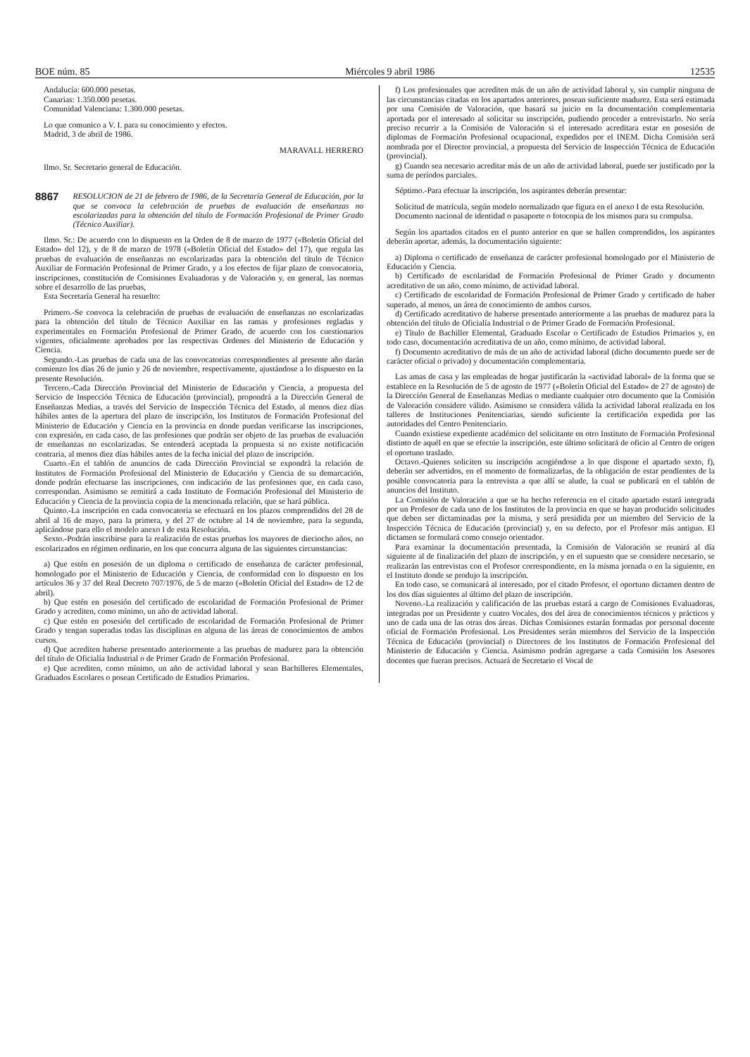BOE núm. 85 Miércoles 9 abril 1986 12535
Andalucía: 600.000 pesetas.
Canarias: 1.350.000 pesetas.
Comunidad Valenciana: 1.300.000 pesetas.
Lo que comunico a V. I. para su conocimiento y efectos.
Madrid, 3 de abril de 1986.
MARAVALL HERRERO
Ilmo. Sr. Secretario general de Educación.
8867 RESOLUCION de 21 de febrero de 1986, de la Secretaría General de Educación, por la que se convoca la celebración de pruebas de evaluación de enseñanzas no escolarizadas para la obtención del título de Formación Profesional de Primer Grado (Técnico Auxiliar).
Ilmo. Sr.: De acuerdo con lo dispuesto en la Orden de 8 de marzo de 1977 («Boletín Oficial del Estado» del 12), y de 8 de marzo de 1978 («Boletín Oficial del Estado» del 17), que regula las pruebas de evaluación de enseñanzas no escolarizadas para la obtención del título de Técnico Auxiliar de Formación Profesional de Primer Grado, y a los efectos de fijar plazo de convocatoria, inscripciones, constitución de Comisiones Evaluadoras y de Valoración y, en general, las normas sobre el desarrollo de las pruebas,
Esta Secretaría General ha resuelto:
Primero.-Se convoca la celebración de pruebas de evaluación de enseñanzas no escolarizadas para la obtención del título de Técnico Auxiliar en las ramas y profesiones regladas y experimentales en Formación Profesional de Primer Grado, de acuerdo con los cuestionarios vigentes, oficialmente aprobados por las respectivas Ordenes del Ministerio de Educación y Ciencia.
Segundo.-Las pruebas de cada una de las convocatorias correspondientes al presente año darán comienzo los días 26 de junio y 26 de noviembre, respectivamente, ajustándose a lo dispuesto en la presente Resolución.
Tercero.-Cada Dirección Provincial del Ministerio de Educación y Ciencia, a propuesta del Servicio de Inspección Técnica de Educación (provincial), propondrá a la Dirección General de Enseñanzas Medias, a través del Servicio de Inspección Técnica del Estado, al menos diez días hábiles antes de la apertura del plazo de inscripción, los Institutos de Formación Profesional del Ministerio de Educación y Ciencia en la provincia en donde puedan verificarse las inscripciones, con expresión, en cada caso, de las profesiones que podrán ser objeto de las pruebas de evaluación de enseñanzas no escolarizadas. Se entenderá aceptada la propuesta si no existe notificación contraria, al menos diez días hábiles antes de la fecha inicial del plazo de inscripción.
Cuarto.-En el tablón de anuncios de cada Dirección Provincial se expondrá la relación de Institutos de Formación Profesional del Ministerio de Educación y Ciencia de su demarcación, donde podrán efectuarse las inscripciones, con indicación de las profesiones que, en cada caso, correspondan. Asimismo se remitirá a cada Instituto de Formación Profesional del Ministerio de Educación y Ciencia de la provincia copia de la mencionada relación, que se hará pública.
Quinto.-La inscripción en cada convocatoria se efectuará en los plazos comprendidos del 28 de abril al 16 de mayo, para la primera, y del 27 de octubre al 14 de noviembre, para la segunda, aplicándose para ello el modelo anexo I de esta Resolución.
Sexto.-Podrán inscribirse para la realización de estas pruebas los mayores de dieciocho años, no escolarizados en régimen ordinario, en los que concurra alguna de las siguientes circunstancias:
a) Que estén en posesión de un diploma o certificado de enseñanza de carácter profesional, homologado por el Ministerio de Educación y Ciencia, de conformidad con lo dispuesto en los artículos 36 y 37 del Real Decreto 707/1976, de 5 de marzo («Boletín Oficial del Estado» de 12 de abril).
b) Que estén en posesión del certificado de escolaridad de Formación Profesional de Primer Grado y acrediten, como mínimo, un año de actividad laboral.
c) Que estén en posesión del certificado de escolaridad de Formación Profesional de Primer Grado y tengan superadas todas las disciplinas en alguna de las áreas de conocimientos de ambos cursos.
d) Que acrediten haberse presentado anteriormente a las pruebas de madurez para la obtención del título de Oficialía Industrial o de Primer Grado de Formación Profesional.
e) Que acrediten, como mínimo, un año de actividad laboral y sean Bachilleres Elementales, Graduados Escolares o posean Certificado de Estudios Primarios.
f) Los profesionales que acrediten más de un año de actividad laboral y, sin cumplir ninguna de las circunstancias citadas en los apartados anteriores, posean suficiente madurez. Esta será estimada por una Comisión de Valoración, que basará su juicio en la documentación complementaria aportada por el interesado al solicitar su inscripción, pudiendo proceder a entrevistarlo. No sería preciso recurrir a la Comisión de Valoración si el interesado acreditara estar en posesión de diplomas de Formación Profesional ocupacional, expedidos por el INEM. Dicha Comisión será nombrada por el Director provincial, a propuesta del Servicio de Inspección Técnica de Educación (provincial).
g) Cuando sea necesario acreditar más de un año de actividad laboral, puede ser justificado por la suma de períodos parciales.
Séptimo.-Para efectuar la inscripción, los aspirantes deberán presentar:
Solicitud de matrícula, según modelo normalizado que figura en el anexo I de esta Resolución.
Documento nacional de identidad o pasaporte o fotocopia de los mismos para su compulsa.
Según los apartados citados en el punto anterior en que se hallen comprendidos, los aspirantes deberán aportar, además, la documentación siguiente:
a) Diploma o certificado de enseñanza de carácter profesional homologado por el Ministerio de Educación y Ciencia.
b) Certificado de escolaridad de Formación Profesional de Primer Grado y documento acreditativo de un año, como mínimo, de actividad laboral.
c) Certificado de escolaridad de Formación Profesional de Primer Grado y certificado de haber superado, al menos, un área de conocimiento de ambos cursos.
d) Certificado acreditativo de haberse presentado anteriormente a las pruebas de madurez para la obtención del título de Oficialía Industrial o de Primer Grado de Formación Profesional.
e) Título de Bachiller Elemental, Graduado Escolar o Certificado de Estudios Primarios y, en todo caso, documentación acreditativa de un año, como mínimo, de actividad laboral.
f) Documento acreditativo de más de un año de actividad laboral (dicho documento puede ser de carácter oficial o privado) y documentación complementaria.
Las amas de casa y las empleadas de hogar justificarán la «actividad laboral» de la forma que se establece en la Resolución de 5 de agosto de 1977 («Boletín Oficial del Estado» de 27 de agosto) de la Dirección General de Enseñanzas Medias o mediante cualquier otro documento que la Comisión de Valoración considere válido. Asimismo se considera válida la actividad laboral realizada en los talleres de Instituciones Penitenciarias, siendo suficiente la certificación expedida por las autoridades del Centro Penitenciario.
Cuando existiese expediente académico del solicitante en otro Instituto de Formación Profesional distinto de aquél en que se efectúe la inscripción, este último solicitará de oficio al Centro de origen el oportuno traslado.
Octavo.-Quienes soliciten su inscripción acogiéndose a lo que dispone el apartado sexto, f), deberán ser advertidos, en el momento de formalizarlas, de la obligación de estar pendientes de la posible convocatoria para la entrevista a que allí se alude, la cual se publicará en el tablón de anuncios del Instituto.
La Comisión de Valoración a que se ha hecho referencia en el citado apartado estará integrada por un Profesor de cada uno de los Institutos de la provincia en que se hayan producido solicitudes que deben ser dictaminadas por la misma, y será presidida por un miembro del Servicio de la Inspección Técnica de Educación (provincial) y, en su defecto, por el Profesor más antiguo. El dictamen se formulará como consejo orientador.
Para examinar la documentación presentada, la Comisión de Valoración se reunirá al día siguiente al de finalización del plazo de inscripción, y en el supuesto que se considere necesario, se realizarán las entrevistas con el Profesor correspondiente, en la misma jornada o en la siguiente, en el Instituto donde se produjo la inscripción.
En todo caso, se comunicará al interesado, por el citado Profesor, el oportuno dictamen dentro de los dos días siguientes al último del plazo de inscripción.
Noveno.-La realización y calificación de las pruebas estará a cargo de Comisiones Evaluadoras, integradas por un Presidente y cuatro Vocales, dos del área de conocimientos técnicos y prácticos y uno de cada una de las otras dos áreas. Dichas Comisiones estarán formadas por personal docente oficial de Formación Profesional. Los Presidentes serán miembros del Servicio de la Inspección Técnica de Educación (provincial) o Directores de los Institutos de Formación Profesional del Ministerio de Educación y Ciencia. Asimismo podrán agregarse a cada Comisión los Asesores docentes que fueran precisos. Actuará de Secretario el Vocal de